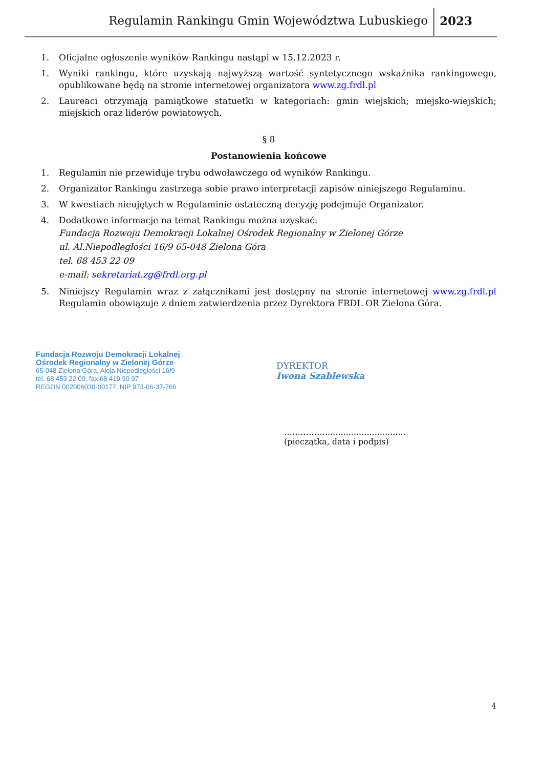Regulamin Rankingu Gmin Województwa Lubuskiego 2023
1. Oficjalne ogłoszenie wyników Rankingu nastąpi w 15.12.2023 r.
1. Wyniki rankingu, które uzyskają najwyższą wartość syntetycznego wskaźnika rankingowego, opublikowane będą na stronie internetowej organizatora www.zg.frdl.pl
2. Laureaci otrzymają pamiątkowe statuetki w kategoriach: gmin wiejskich; miejsko-wiejskich; miejskich oraz liderów powiatowych.
§ 8
Postanowienia końcowe
1. Regulamin nie przewiduje trybu odwoławczego od wyników Rankingu.
2. Organizator Rankingu zastrzega sobie prawo interpretacji zapisów niniejszego Regulaminu.
3. W kwestiach nieujętych w Regulaminie ostateczną decyzję podejmuje Organizator.
4. Dodatkowe informacje na temat Rankingu można uzyskać:
Fundacja Rozwoju Demokracji Lokalnej Ośrodek Regionalny w Zielonej Górze
ul. Al.Niepodległości 16/9 65-048 Zielona Góra
tel. 68 453 22 09
e-mail: sekretariat.zg@frdl.org.pl
5. Niniejszy Regulamin wraz z załącznikami jest dostępny na stronie internetowej www.zg.frdl.pl Regulamin obowiązuje z dniem zatwierdzenia przez Dyrektora FRDL OR Zielona Góra.
Fundacja Rozwoju Demokracji Lokalnej
Ośrodek Regionalny w Zielonej Górze
65-048 Zielona Góra, Aleja Niepodległości 16/9
tel. 68 453 22 09, fax 68 419 90 97
REGON 002006030-00177, NIP 973-06-37-766
DYREKTOR
Iwona Szablewska
……………...............................
(pieczątka, data i podpis)
4